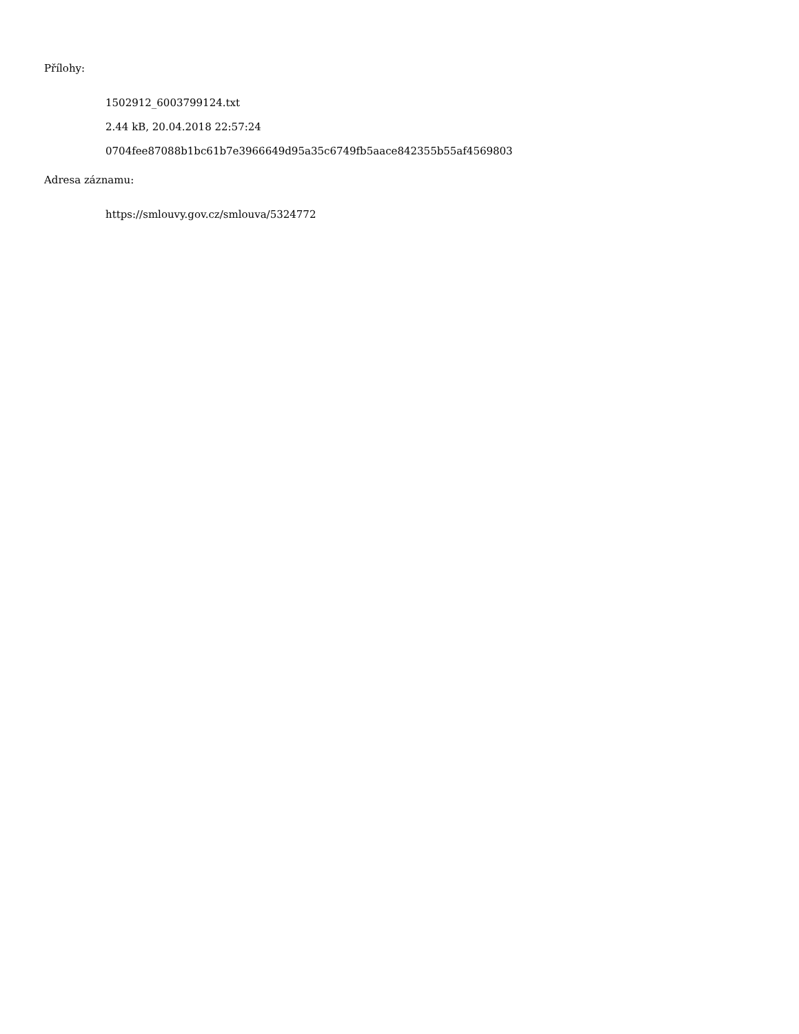Přílohy:
1502912_6003799124.txt
2.44 kB, 20.04.2018 22:57:24
0704fee87088b1bc61b7e3966649d95a35c6749fb5aace842355b55af4569803
Adresa záznamu:
https://smlouvy.gov.cz/smlouva/5324772